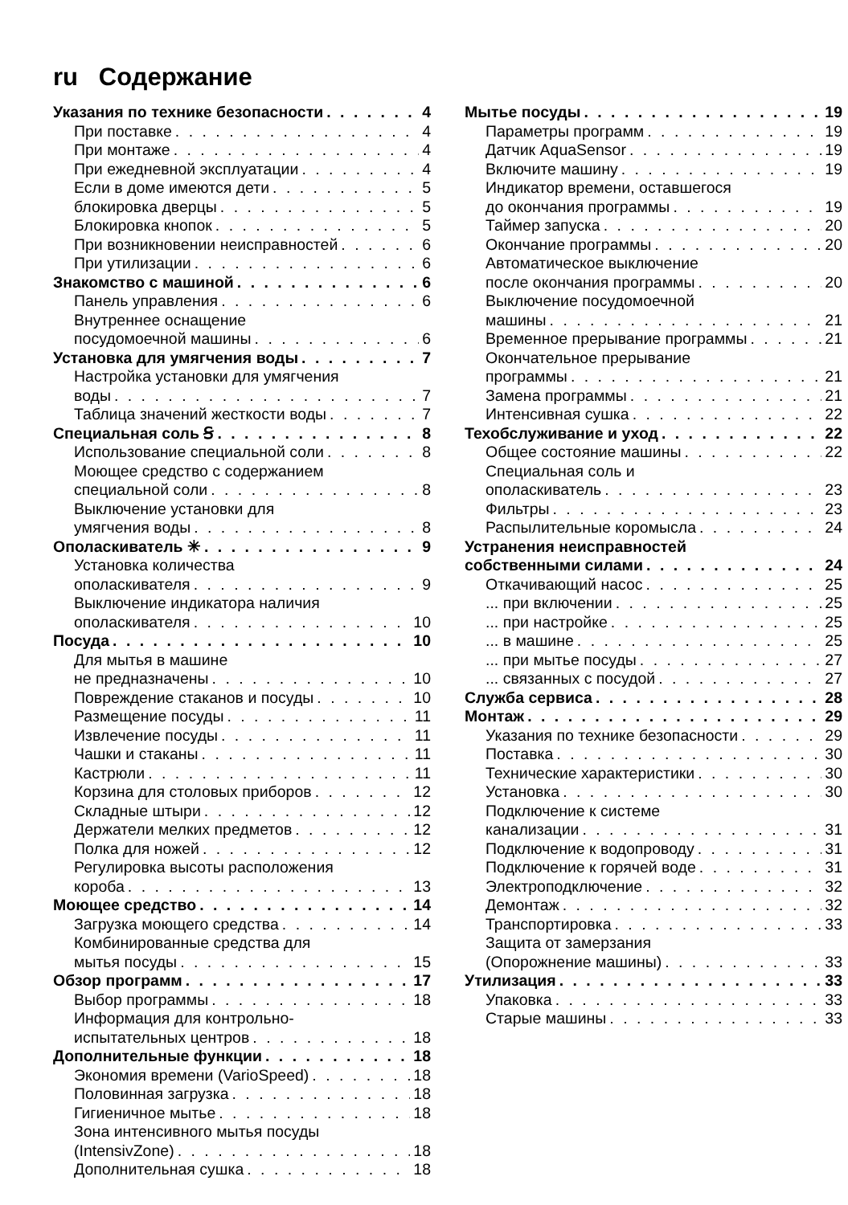ru Содержание
Указания по технике безопасности 4
При поставке 4
При монтаже 4
При ежедневной эксплуатации 4
Если в доме имеются дети 5
блокировка дверцы 5
Блокировка кнопок 5
При возникновении неисправностей 6
При утилизации 6
Знакомство с машиной 6
Панель управления 6
Внутреннее оснащение
посудомоечной машины 6
Установка для умягчения воды 7
Настройка установки для умягчения
воды 7
Таблица значений жесткости воды 7
Специальная соль Ꞩ 8
Использование специальной соли 8
Моющее средство с содержанием
специальной соли 8
Выключение установки для
умягчения воды 8
Ополаскиватель ✳ 9
Установка количества
ополаскивателя 9
Выключение индикатора наличия
ополаскивателя 10
Посуда 10
Для мытья в машине
не предназначены 10
Повреждение стаканов и посуды 10
Размещение посуды 11
Извлечение посуды 11
Чашки и стаканы 11
Кастрюли 11
Корзина для столовых приборов 12
Складные штыри 12
Держатели мелких предметов 12
Полка для ножей 12
Регулировка высоты расположения
короба 13
Моющее средство 14
Загрузка моющего средства 14
Комбинированные средства для
мытья посуды 15
Обзор программ 17
Выбор программы 18
Информация для контрольно-
испытательных центров 18
Дополнительные функции 18
Экономия времени (VarioSpeed) 18
Половинная загрузка 18
Гигиеничное мытье 18
Зона интенсивного мытья посуды
(IntensivZone) 18
Дополнительная сушка 18
Мытье посуды 19
Параметры программ 19
Датчик AquaSensor 19
Включите машину 19
Индикатор времени, оставшегося
до окончания программы 19
Таймер запуска 20
Окончание программы 20
Автоматическое выключение
после окончания программы 20
Выключение посудомоечной
машины 21
Временное прерывание программы 21
Окончательное прерывание
программы 21
Замена программы 21
Интенсивная сушка 22
Техобслуживание и уход 22
Общее состояние машины 22
Специальная соль и
ополаскиватель 23
Фильтры 23
Распылительные коромысла 24
Устранения неисправностей
собственными силами 24
Откачивающий насос 25
... при включении 25
... при настройке 25
... в машине 25
... при мытье посуды 27
... связанных с посудой 27
Служба сервиса 28
Монтаж 29
Указания по технике безопасности 29
Поставка 30
Технические характеристики 30
Установка 30
Подключение к системе
канализации 31
Подключение к водопроводу 31
Подключение к горячей воде 31
Электроподключение 32
Демонтаж 32
Транспортировка 33
Защита от замерзания
(Опорожнение машины) 33
Утилизация 33
Упаковка 33
Старые машины 33